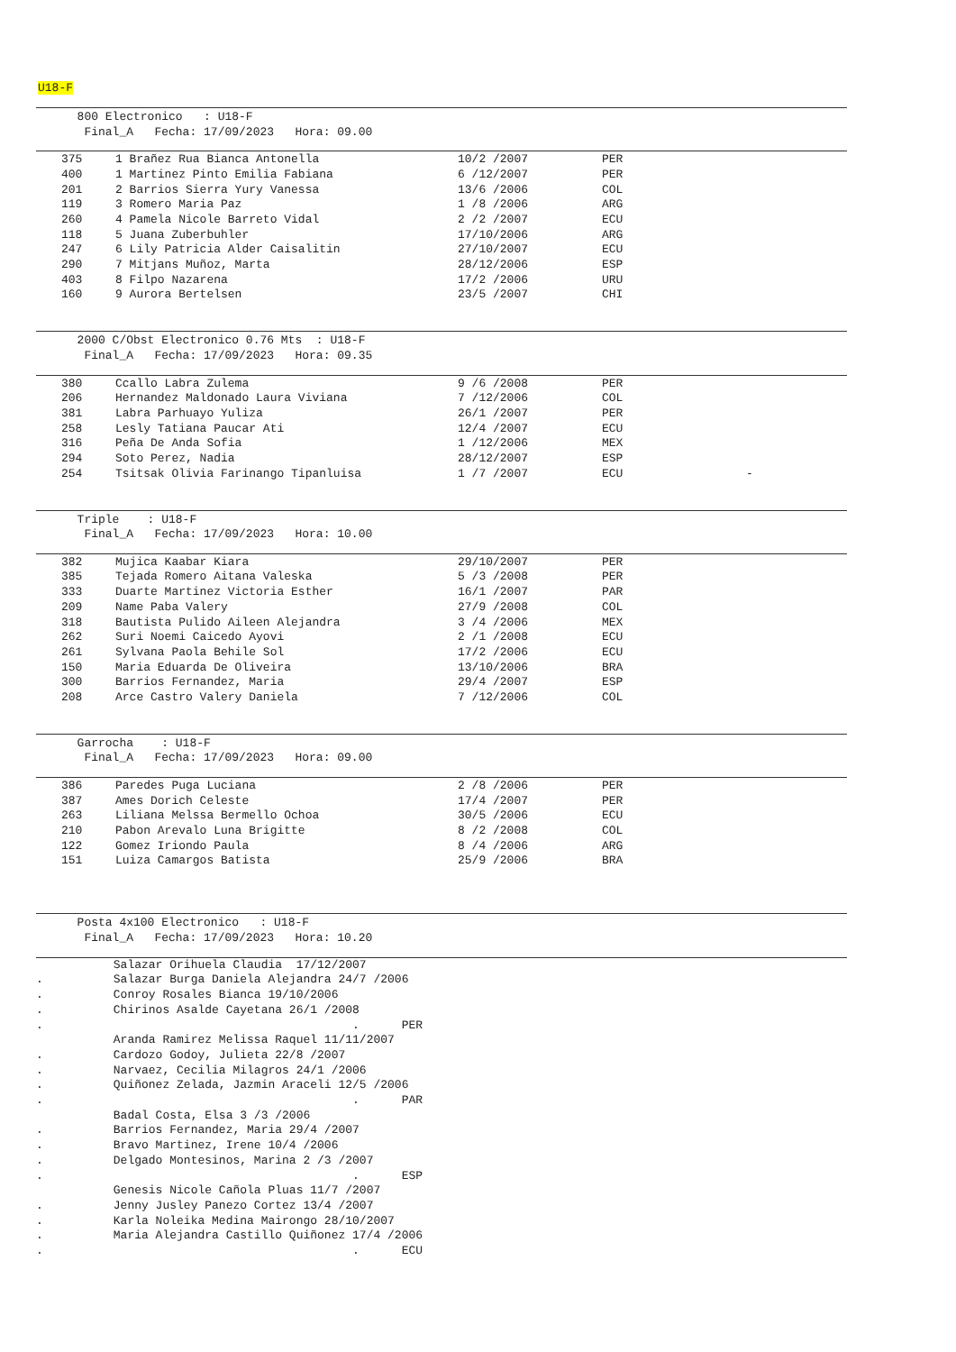U18-F
  800 Electronico   : U18-F
   Final_A   Fecha: 17/09/2023   Hora: 09.00
| 375 | 1 Brañez Rua Bianca Antonella | 10/2 /2007 | PER |
| 400 | 1 Martinez Pinto Emilia Fabiana | 6 /12/2007 | PER |
| 201 | 2 Barrios Sierra Yury Vanessa | 13/6 /2006 | COL |
| 119 | 3 Romero Maria Paz | 1 /8 /2006 | ARG |
| 260 | 4 Pamela Nicole Barreto Vidal | 2 /2 /2007 | ECU |
| 118 | 5 Juana Zuberbuhler | 17/10/2006 | ARG |
| 247 | 6 Lily Patricia Alder Caisalitin | 27/10/2007 | ECU |
| 290 | 7 Mitjans Muñoz, Marta | 28/12/2006 | ESP |
| 403 | 8 Filpo Nazarena | 17/2 /2006 | URU |
| 160 | 9 Aurora Bertelsen | 23/5 /2007 | CHI |
  2000 C/Obst Electronico 0.76 Mts  : U18-F
   Final_A   Fecha: 17/09/2023   Hora: 09.35
| 380 | Ccallo Labra Zulema | 9 /6 /2008 | PER | |
| 206 | Hernandez Maldonado Laura Viviana | 7 /12/2006 | COL | |
| 381 | Labra Parhuayo Yuliza | 26/1 /2007 | PER | |
| 258 | Lesly Tatiana Paucar Ati | 12/4 /2007 | ECU | |
| 316 | Peña De Anda Sofia | 1 /12/2006 | MEX | |
| 294 | Soto Perez, Nadia | 28/12/2007 | ESP | |
| 254 | Tsitsak Olivia Farinango Tipanluisa | 1 /7 /2007 | ECU | - |
  Triple    : U18-F
   Final_A   Fecha: 17/09/2023   Hora: 10.00
| 382 | Mujica Kaabar Kiara | 29/10/2007 | PER |
| 385 | Tejada Romero Aitana Valeska | 5 /3 /2008 | PER |
| 333 | Duarte Martinez Victoria Esther | 16/1 /2007 | PAR |
| 209 | Name Paba Valery | 27/9 /2008 | COL |
| 318 | Bautista Pulido Aileen Alejandra | 3 /4 /2006 | MEX |
| 262 | Suri Noemi Caicedo Ayovi | 2 /1 /2008 | ECU |
| 261 | Sylvana Paola Behile Sol | 17/2 /2006 | ECU |
| 150 | Maria Eduarda De Oliveira | 13/10/2006 | BRA |
| 300 | Barrios Fernandez, Maria | 29/4 /2007 | ESP |
| 208 | Arce Castro Valery Daniela | 7 /12/2006 | COL |
  Garrocha    : U18-F
   Final_A   Fecha: 17/09/2023   Hora: 09.00
| 386 | Paredes Puga Luciana | 2 /8 /2006 | PER |
| 387 | Ames Dorich Celeste | 17/4 /2007 | PER |
| 263 | Liliana Melssa Bermello Ochoa | 30/5 /2006 | ECU |
| 210 | Pabon Arevalo Luna Brigitte | 8 /2 /2008 | COL |
| 122 | Gomez Iriondo Paula | 8 /4 /2006 | ARG |
| 151 | Luiza Camargos Batista | 25/9 /2006 | BRA |
  Posta 4x100 Electronico   : U18-F
   Final_A   Fecha: 17/09/2023   Hora: 10.20
           Salazar Orihuela Claudia  17/12/2007
.          Salazar Burga Daniela Alejandra 24/7 /2006
.          Conroy Rosales Bianca 19/10/2006
.          Chirinos Asalde Cayetana 26/1 /2008
.                                            .      PER
           Aranda Ramirez Melissa Raquel 11/11/2007
.          Cardozo Godoy, Julieta 22/8 /2007
.          Narvaez, Cecilia Milagros 24/1 /2006
.          Quiñonez Zelada, Jazmin Araceli 12/5 /2006
.                                            .      PAR
           Badal Costa, Elsa 3 /3 /2006
.          Barrios Fernandez, Maria 29/4 /2007
.          Bravo Martinez, Irene 10/4 /2006
.          Delgado Montesinos, Marina 2 /3 /2007
.                                            .      ESP
           Genesis Nicole Cañola Pluas 11/7 /2007
.          Jenny Jusley Panezo Cortez 13/4 /2007
.          Karla Noleika Medina Mairongo 28/10/2007
.          Maria Alejandra Castillo Quiñonez 17/4 /2006
.                                            .      ECU